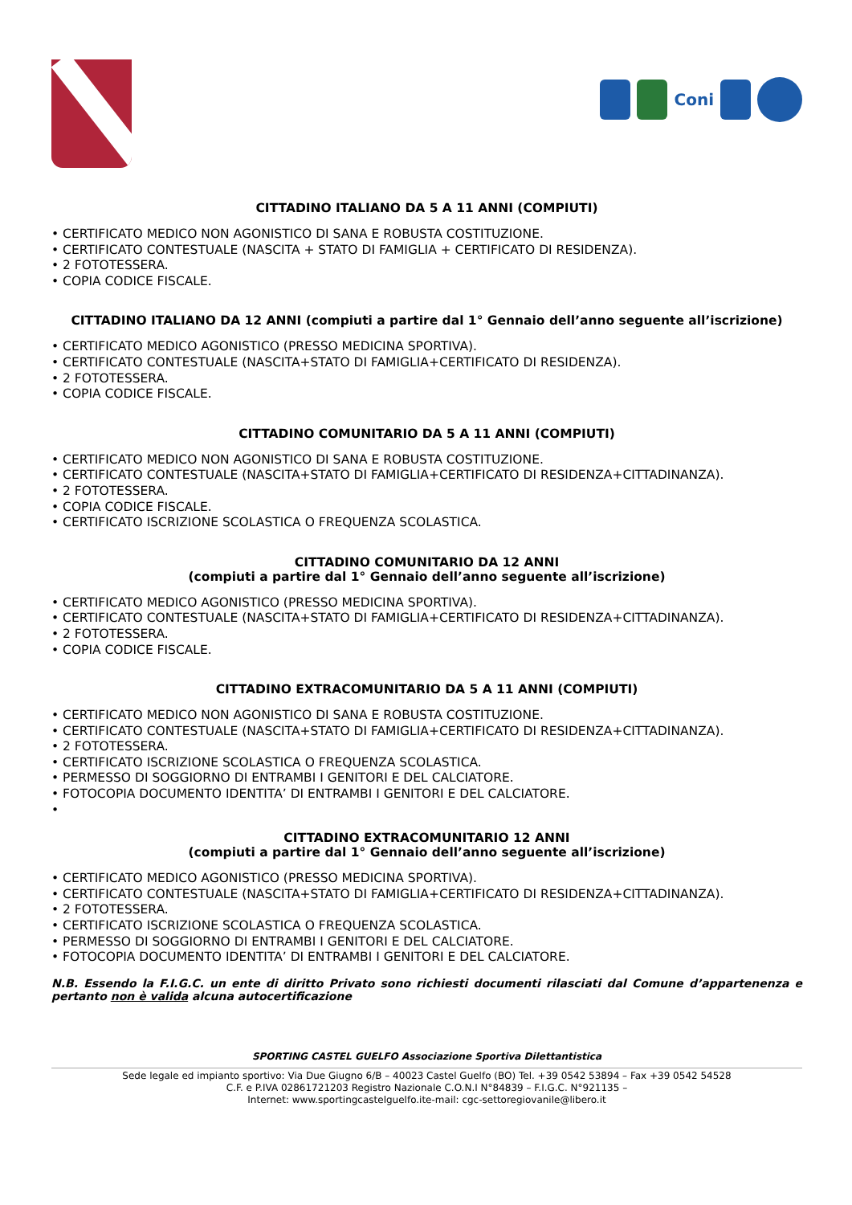Coni
CITTADINO ITALIANO DA 5 A 11 ANNI (COMPIUTI)
• CERTIFICATO MEDICO NON AGONISTICO DI SANA E ROBUSTA COSTITUZIONE.
• CERTIFICATO CONTESTUALE (NASCITA + STATO DI FAMIGLIA + CERTIFICATO DI RESIDENZA).
• 2 FOTOTESSERA.
• COPIA CODICE FISCALE.
CITTADINO ITALIANO DA 12 ANNI (compiuti a partire dal 1° Gennaio dell’anno seguente all’iscrizione)
• CERTIFICATO MEDICO AGONISTICO (PRESSO MEDICINA SPORTIVA).
• CERTIFICATO CONTESTUALE (NASCITA+STATO DI FAMIGLIA+CERTIFICATO DI RESIDENZA).
• 2 FOTOTESSERA.
• COPIA CODICE FISCALE.
CITTADINO COMUNITARIO DA 5 A 11 ANNI (COMPIUTI)
• CERTIFICATO MEDICO NON AGONISTICO DI SANA E ROBUSTA COSTITUZIONE.
• CERTIFICATO CONTESTUALE (NASCITA+STATO DI FAMIGLIA+CERTIFICATO DI RESIDENZA+CITTADINANZA).
• 2 FOTOTESSERA.
• COPIA CODICE FISCALE.
• CERTIFICATO ISCRIZIONE SCOLASTICA O FREQUENZA SCOLASTICA.
CITTADINO COMUNITARIO DA 12 ANNI
(compiuti a partire dal 1° Gennaio dell’anno seguente all’iscrizione)
• CERTIFICATO MEDICO AGONISTICO (PRESSO MEDICINA SPORTIVA).
• CERTIFICATO CONTESTUALE (NASCITA+STATO DI FAMIGLIA+CERTIFICATO DI RESIDENZA+CITTADINANZA).
• 2 FOTOTESSERA.
• COPIA CODICE FISCALE.
CITTADINO EXTRACOMUNITARIO DA 5 A 11 ANNI (COMPIUTI)
• CERTIFICATO MEDICO NON AGONISTICO DI SANA E ROBUSTA COSTITUZIONE.
• CERTIFICATO CONTESTUALE (NASCITA+STATO DI FAMIGLIA+CERTIFICATO DI RESIDENZA+CITTADINANZA).
• 2 FOTOTESSERA.
• CERTIFICATO ISCRIZIONE SCOLASTICA O FREQUENZA SCOLASTICA.
• PERMESSO DI SOGGIORNO DI ENTRAMBI I GENITORI E DEL CALCIATORE.
• FOTOCOPIA DOCUMENTO IDENTITA’ DI ENTRAMBI I GENITORI E DEL CALCIATORE.
•
CITTADINO EXTRACOMUNITARIO 12 ANNI
(compiuti a partire dal 1° Gennaio dell’anno seguente all’iscrizione)
• CERTIFICATO MEDICO AGONISTICO (PRESSO MEDICINA SPORTIVA).
• CERTIFICATO CONTESTUALE (NASCITA+STATO DI FAMIGLIA+CERTIFICATO DI RESIDENZA+CITTADINANZA).
• 2 FOTOTESSERA.
• CERTIFICATO ISCRIZIONE SCOLASTICA O FREQUENZA SCOLASTICA.
• PERMESSO DI SOGGIORNO DI ENTRAMBI I GENITORI E DEL CALCIATORE.
• FOTOCOPIA DOCUMENTO IDENTITA’ DI ENTRAMBI I GENITORI E DEL CALCIATORE.
N.B. Essendo la F.I.G.C. un ente di diritto Privato sono richiesti documenti rilasciati dal Comune d’appartenenza e pertanto non è valida alcuna autocertificazione
SPORTING CASTEL GUELFO Associazione Sportiva Dilettantistica
Sede legale ed impianto sportivo: Via Due Giugno 6/B – 40023 Castel Guelfo (BO) Tel. +39 0542 53894 – Fax +39 0542 54528
C.F. e P.IVA 02861721203 Registro Nazionale C.O.N.I N°84839 – F.I.G.C. N°921135 –
Internet: www.sportingcastelguelfo.ite-mail: cgc-settoregiovanile@libero.it